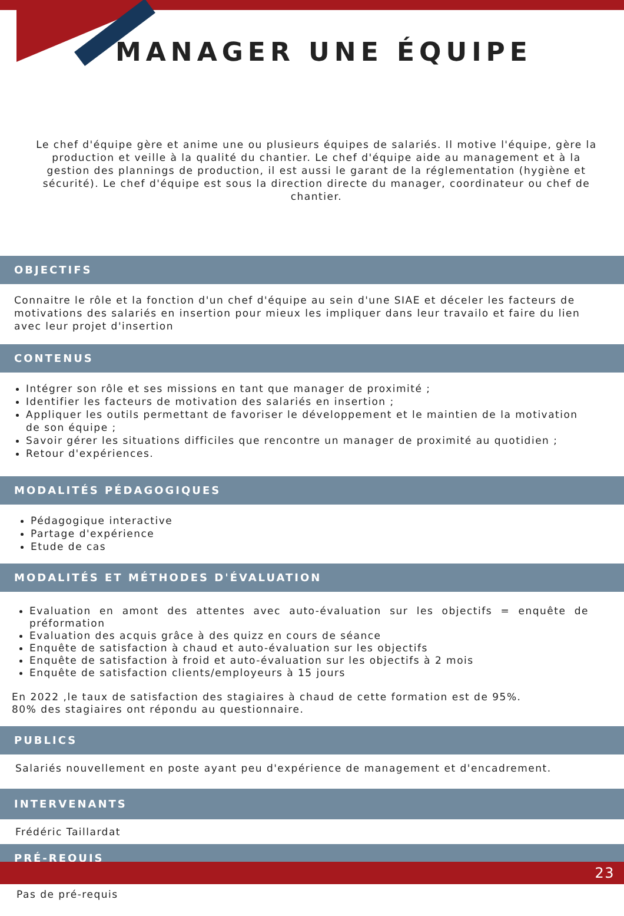MANAGER UNE ÉQUIPE
Le chef d'équipe gère et anime une ou plusieurs équipes de salariés. Il motive l'équipe, gère la production et veille à la qualité du chantier. Le chef d'équipe aide au management et à la gestion des plannings de production, il est aussi le garant de la réglementation (hygiène et sécurité). Le chef d'équipe est sous la direction directe du manager, coordinateur ou chef de chantier.
OBJECTIFS
Connaitre le rôle et la fonction d'un chef d'équipe au sein d'une SIAE et déceler les facteurs de motivations des salariés en insertion pour mieux les impliquer dans leur travailo et faire du lien avec leur projet d'insertion
CONTENUS
Intégrer son rôle et ses missions en tant que manager de proximité ;
Identifier les facteurs de motivation des salariés en insertion ;
Appliquer les outils permettant de favoriser le développement et le maintien de la motivation de son équipe ;
Savoir gérer les situations difficiles que rencontre un manager de proximité au quotidien ;
Retour d'expériences.
MODALITÉS PÉDAGOGIQUES
Pédagogique interactive
Partage d'expérience
Etude de cas
MODALITÉS ET MÉTHODES D'ÉVALUATION
Evaluation en amont des attentes avec auto-évaluation sur les objectifs = enquête de préformation
Evaluation des acquis grâce à des quizz en cours de séance
Enquête de satisfaction à chaud et auto-évaluation sur les objectifs
Enquête de satisfaction à froid et auto-évaluation sur les objectifs à 2 mois
Enquête de satisfaction clients/employeurs à 15 jours
En 2022 ,le taux de satisfaction des stagiaires à chaud de cette formation est de 95%.
80% des stagiaires ont répondu au questionnaire.
PUBLICS
Salariés nouvellement en poste ayant peu d'expérience de management et d'encadrement.
INTERVENANTS
Frédéric Taillardat
PRÉ-REQUIS
Pas de pré-requis
23